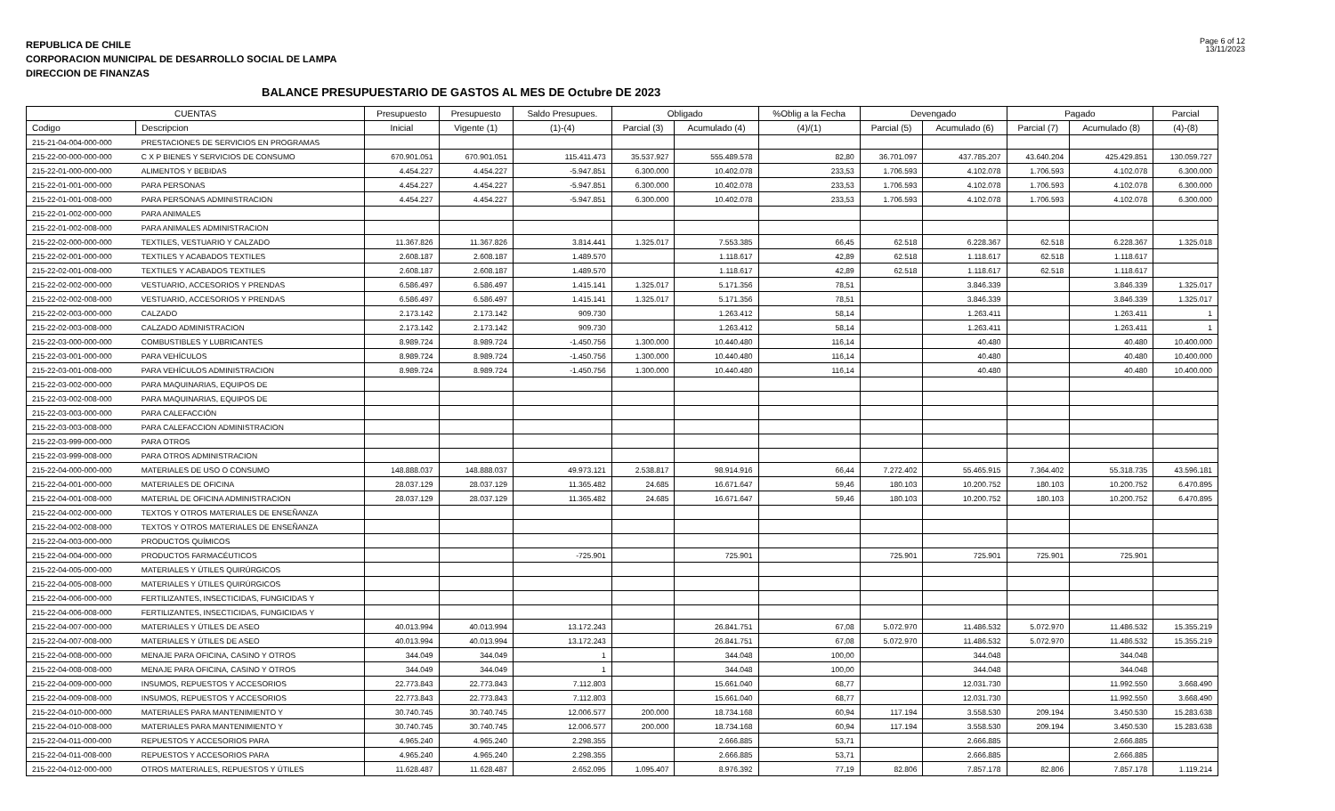Page 6 of 12
13/11/2023
REPUBLICA DE CHILE
CORPORACION MUNICIPAL DE DESARROLLO SOCIAL DE LAMPA
DIRECCION DE FINANZAS
BALANCE PRESUPUESTARIO DE GASTOS AL MES DE Octubre DE 2023
| CUENTAS | | Presupuesto | Presupuesto | Saldo Presupues. | Obligado | | %Oblig a la Fecha | Devengado | | Pagado | | Parcial |
| --- | --- | --- | --- | --- | --- | --- | --- | --- | --- | --- | --- | --- |
| Codigo | Descripcion | Inicial | Vigente (1) | (1)-(4) | Parcial (3) | Acumulado (4) | (4)/(1) | Parcial (5) | Acumulado (6) | Parcial (7) | Acumulado (8) | (4)-(8) |
| 215-21-04-004-000-000 | PRESTACIONES DE SERVICIOS EN PROGRAMAS | | | | | | | | | | | |
| 215-22-00-000-000-000 | C X P BIENES Y SERVICIOS DE CONSUMO | 670.901.051 | 670.901.051 | 115.411.473 | 35.537.927 | 555.489.578 | 82,80 | 36.701.097 | 437.785.207 | 43.640.204 | 425.429.851 | 130.059.727 |
| 215-22-01-000-000-000 | ALIMENTOS Y BEBIDAS | 4.454.227 | 4.454.227 | -5.947.851 | 6.300.000 | 10.402.078 | 233,53 | 1.706.593 | 4.102.078 | 1.706.593 | 4.102.078 | 6.300.000 |
| 215-22-01-001-000-000 | PARA PERSONAS | 4.454.227 | 4.454.227 | -5.947.851 | 6.300.000 | 10.402.078 | 233,53 | 1.706.593 | 4.102.078 | 1.706.593 | 4.102.078 | 6.300.000 |
| 215-22-01-001-008-000 | PARA PERSONAS ADMINISTRACION | 4.454.227 | 4.454.227 | -5.947.851 | 6.300.000 | 10.402.078 | 233,53 | 1.706.593 | 4.102.078 | 1.706.593 | 4.102.078 | 6.300.000 |
| 215-22-01-002-000-000 | PARA ANIMALES | | | | | | | | | | | |
| 215-22-01-002-008-000 | PARA ANIMALES ADMINISTRACION | | | | | | | | | | | |
| 215-22-02-000-000-000 | TEXTILES, VESTUARIO Y CALZADO | 11.367.826 | 11.367.826 | 3.814.441 | 1.325.017 | 7.553.385 | 66,45 | 62.518 | 6.228.367 | 62.518 | 6.228.367 | 1.325.018 |
| 215-22-02-001-000-000 | TEXTILES Y ACABADOS TEXTILES | 2.608.187 | 2.608.187 | 1.489.570 | | 1.118.617 | 42,89 | 62.518 | 1.118.617 | 62.518 | 1.118.617 | |
| 215-22-02-001-008-000 | TEXTILES Y ACABADOS TEXTILES | 2.608.187 | 2.608.187 | 1.489.570 | | 1.118.617 | 42,89 | 62.518 | 1.118.617 | 62.518 | 1.118.617 | |
| 215-22-02-002-000-000 | VESTUARIO, ACCESORIOS Y PRENDAS | 6.586.497 | 6.586.497 | 1.415.141 | 1.325.017 | 5.171.356 | 78,51 | | 3.846.339 | | 3.846.339 | 1.325.017 |
| 215-22-02-002-008-000 | VESTUARIO, ACCESORIOS Y PRENDAS | 6.586.497 | 6.586.497 | 1.415.141 | 1.325.017 | 5.171.356 | 78,51 | | 3.846.339 | | 3.846.339 | 1.325.017 |
| 215-22-02-003-000-000 | CALZADO | 2.173.142 | 2.173.142 | 909.730 | | 1.263.412 | 58,14 | | 1.263.411 | | 1.263.411 | 1 |
| 215-22-02-003-008-000 | CALZADO ADMINISTRACION | 2.173.142 | 2.173.142 | 909.730 | | 1.263.412 | 58,14 | | 1.263.411 | | 1.263.411 | 1 |
| 215-22-03-000-000-000 | COMBUSTIBLES Y LUBRICANTES | 8.989.724 | 8.989.724 | -1.450.756 | 1.300.000 | 10.440.480 | 116,14 | | 40.480 | | 40.480 | 10.400.000 |
| 215-22-03-001-000-000 | PARA VEHÍCULOS | 8.989.724 | 8.989.724 | -1.450.756 | 1.300.000 | 10.440.480 | 116,14 | | 40.480 | | 40.480 | 10.400.000 |
| 215-22-03-001-008-000 | PARA VEHÍCULOS ADMINISTRACION | 8.989.724 | 8.989.724 | -1.450.756 | 1.300.000 | 10.440.480 | 116,14 | | 40.480 | | 40.480 | 10.400.000 |
| 215-22-03-002-000-000 | PARA MAQUINARIAS, EQUIPOS DE | | | | | | | | | | | |
| 215-22-03-002-008-000 | PARA MAQUINARIAS, EQUIPOS DE | | | | | | | | | | | |
| 215-22-03-003-000-000 | PARA CALEFACCIÓN | | | | | | | | | | | |
| 215-22-03-003-008-000 | PARA CALEFACCION ADMINISTRACION | | | | | | | | | | | |
| 215-22-03-999-000-000 | PARA OTROS | | | | | | | | | | | |
| 215-22-03-999-008-000 | PARA OTROS ADMINISTRACION | | | | | | | | | | | |
| 215-22-04-000-000-000 | MATERIALES DE USO O CONSUMO | 148.888.037 | 148.888.037 | 49.973.121 | 2.538.817 | 98.914.916 | 66,44 | 7.272.402 | 55.465.915 | 7.364.402 | 55.318.735 | 43.596.181 |
| 215-22-04-001-000-000 | MATERIALES DE OFICINA | 28.037.129 | 28.037.129 | 11.365.482 | 24.685 | 16.671.647 | 59,46 | 180.103 | 10.200.752 | 180.103 | 10.200.752 | 6.470.895 |
| 215-22-04-001-008-000 | MATERIAL DE OFICINA ADMINISTRACION | 28.037.129 | 28.037.129 | 11.365.482 | 24.685 | 16.671.647 | 59,46 | 180.103 | 10.200.752 | 180.103 | 10.200.752 | 6.470.895 |
| 215-22-04-002-000-000 | TEXTOS Y OTROS MATERIALES DE ENSEÑANZA | | | | | | | | | | | |
| 215-22-04-002-008-000 | TEXTOS Y OTROS MATERIALES DE ENSEÑANZA | | | | | | | | | | | |
| 215-22-04-003-000-000 | PRODUCTOS QUÍMICOS | | | | | | | | | | | |
| 215-22-04-004-000-000 | PRODUCTOS FARMACÉUTICOS | | | -725.901 | | 725.901 | | 725.901 | 725.901 | 725.901 | 725.901 | |
| 215-22-04-005-000-000 | MATERIALES Y ÚTILES QUIRÚRGICOS | | | | | | | | | | | |
| 215-22-04-005-008-000 | MATERIALES Y ÚTILES QUIRÚRGICOS | | | | | | | | | | | |
| 215-22-04-006-000-000 | FERTILIZANTES, INSECTICIDAS, FUNGICIDAS Y | | | | | | | | | | | |
| 215-22-04-006-008-000 | FERTILIZANTES, INSECTICIDAS, FUNGICIDAS Y | | | | | | | | | | | |
| 215-22-04-007-000-000 | MATERIALES Y ÚTILES DE ASEO | 40.013.994 | 40.013.994 | 13.172.243 | | 26.841.751 | 67,08 | 5.072.970 | 11.486.532 | 5.072.970 | 11.486.532 | 15.355.219 |
| 215-22-04-007-008-000 | MATERIALES Y ÚTILES DE ASEO | 40.013.994 | 40.013.994 | 13.172.243 | | 26.841.751 | 67,08 | 5.072.970 | 11.486.532 | 5.072.970 | 11.486.532 | 15.355.219 |
| 215-22-04-008-000-000 | MENAJE PARA OFICINA, CASINO Y OTROS | 344.049 | 344.049 | 1 | | 344.048 | 100,00 | | 344.048 | | 344.048 | |
| 215-22-04-008-008-000 | MENAJE PARA OFICINA, CASINO Y OTROS | 344.049 | 344.049 | 1 | | 344.048 | 100,00 | | 344.048 | | 344.048 | |
| 215-22-04-009-000-000 | INSUMOS, REPUESTOS Y ACCESORIOS | 22.773.843 | 22.773.843 | 7.112.803 | | 15.661.040 | 68,77 | | 12.031.730 | | 11.992.550 | 3.668.490 |
| 215-22-04-009-008-000 | INSUMOS, REPUESTOS Y ACCESORIOS | 22.773.843 | 22.773.843 | 7.112.803 | | 15.661.040 | 68,77 | | 12.031.730 | | 11.992.550 | 3.668.490 |
| 215-22-04-010-000-000 | MATERIALES PARA MANTENIMIENTO Y | 30.740.745 | 30.740.745 | 12.006.577 | 200.000 | 18.734.168 | 60,94 | 117.194 | 3.558.530 | 209.194 | 3.450.530 | 15.283.638 |
| 215-22-04-010-008-000 | MATERIALES PARA MANTENIMIENTO Y | 30.740.745 | 30.740.745 | 12.006.577 | 200.000 | 18.734.168 | 60,94 | 117.194 | 3.558.530 | 209.194 | 3.450.530 | 15.283.638 |
| 215-22-04-011-000-000 | REPUESTOS Y ACCESORIOS PARA | 4.965.240 | 4.965.240 | 2.298.355 | | 2.666.885 | 53,71 | | 2.666.885 | | 2.666.885 | |
| 215-22-04-011-008-000 | REPUESTOS Y ACCESORIOS PARA | 4.965.240 | 4.965.240 | 2.298.355 | | 2.666.885 | 53,71 | | 2.666.885 | | 2.666.885 | |
| 215-22-04-012-000-000 | OTROS MATERIALES, REPUESTOS Y ÚTILES | 11.628.487 | 11.628.487 | 2.652.095 | 1.095.407 | 8.976.392 | 77,19 | 82.806 | 7.857.178 | 82.806 | 7.857.178 | 1.119.214 |